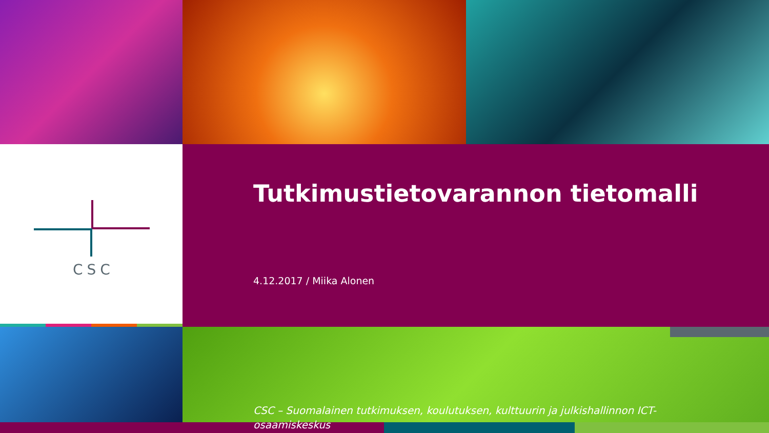CSC
Tutkimustietovarannon tietomalli
4.12.2017 / Miika Alonen
CSC – Suomalainen tutkimuksen, koulutuksen, kulttuurin ja julkishallinnon ICT-osaamiskeskus